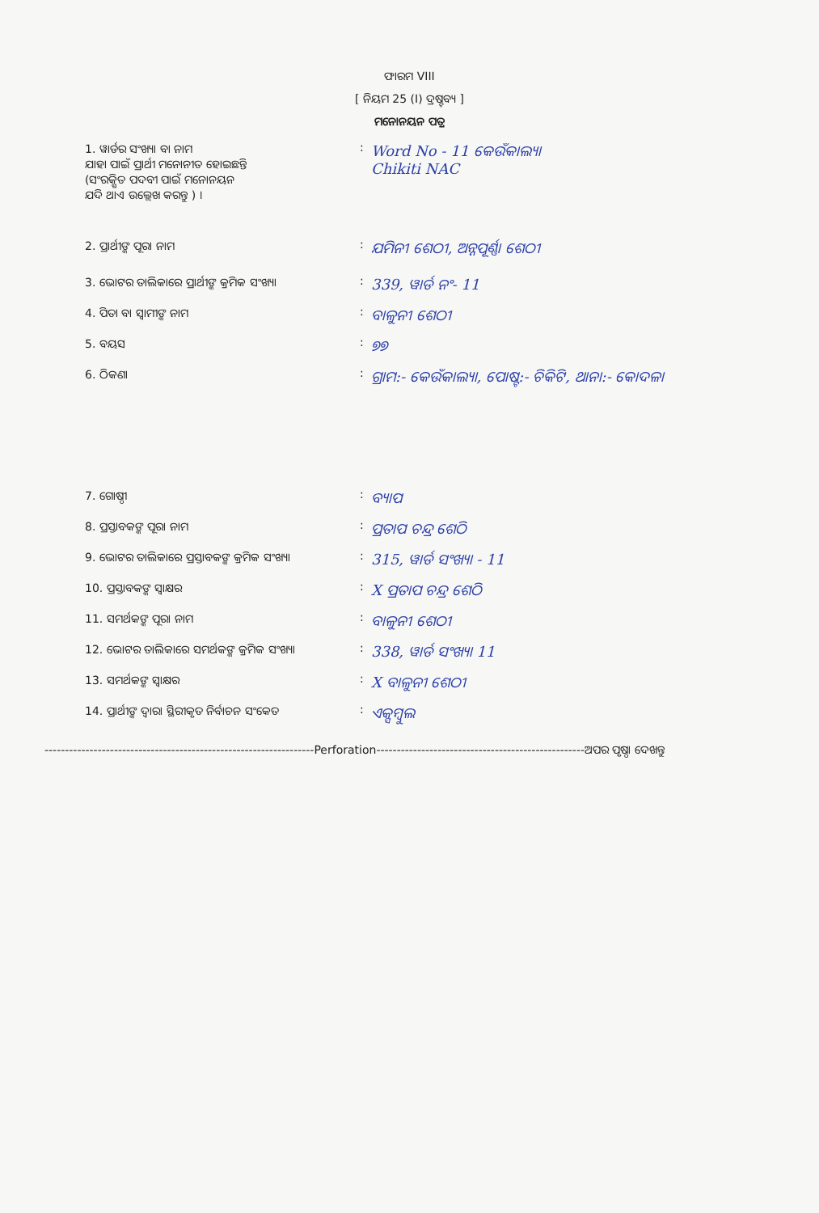ଫାରମ VIII
[ ନିୟମ 25 (I) ଦ୍ରଷ୍ଟବ୍ୟ ]
ମନୋନୟନ ପତ୍ର
1. ୱାର୍ଡର ସଂଖ୍ୟା ବା ନାମ
ଯାହା ପାଇଁ ପ୍ରାର୍ଥୀ ମନୋନୀତ ହୋଇଛନ୍ତି
(ସଂରକ୍ଷିତ ପଦବୀ ପାଇଁ ମନୋନୟନ
ଯଦି ଥାଏ ଉଲ୍ଲେଖ କରନ୍ତୁ ) ।
:
Word No - 11 କେଉଁକାଲ୍ୟା
Chikiti NAC
2. ପ୍ରାର୍ଥୀଙ୍କ ପୂରା ନାମ :
ଯମିନୀ ଶେଠୀ, ଅନ୍ନପୂର୍ଣ୍ଣା ଶେଠୀ
3. ଭୋଟର ତାଲିକାରେ ପ୍ରାର୍ଥୀଙ୍କ କ୍ରମିକ ସଂଖ୍ୟା
:
339, ୱାର୍ଡ ନଂ- 11
4. ପିତା ବା ସ୍ୱାମୀଙ୍କ ନାମ :
ବାଳୁନୀ ଶେଠୀ
5. ବୟସ :
୭୭
6. ଠିକଣା :
ଗ୍ରାମ:- କେଉଁକାଲ୍ୟା, ପୋଷ୍ଟ:- ଚିକିଟି, ଥାନା:- କୋଦଳା
7. ଗୋଷ୍ଠୀ :
ବ୍ୟାପ
8. ପ୍ରସ୍ତାବକଙ୍କ ପୂରା ନାମ :
ପ୍ରତାପ ଚନ୍ଦ୍ର ଶେଠି
9. ଭୋଟର ତାଲିକାରେ ପ୍ରସ୍ତାବକଙ୍କ କ୍ରମିକ ସଂଖ୍ୟା
:
315, ୱାର୍ଡ ସଂଖ୍ୟା - 11
10. ପ୍ରସ୍ତାବକଙ୍କ ସ୍ୱାକ୍ଷର :
X ପ୍ରତାପ ଚନ୍ଦ୍ର ଶେଠି
11. ସମର୍ଥକଙ୍କ ପୂରା ନାମ :
ବାଳୁନୀ ଶେଠୀ
12. ଭୋଟର ତାଲିକାରେ ସମର୍ଥକଙ୍କ କ୍ରମିକ ସଂଖ୍ୟା
:
338, ୱାର୍ଡ ସଂଖ୍ୟା 11
13. ସମର୍ଥକଙ୍କ ସ୍ୱାକ୍ଷର :
X ବାଳୁନୀ ଶେଠୀ
14. ପ୍ରାର୍ଥୀଙ୍କ ଦ୍ୱାରା ସ୍ଥିରୀକୃତ ନିର୍ବାଚନ ସଂକେତ
:
ଏକ୍ସମ୍ବୁଲ
------------------------------------------------------------------Perforation---------------------------------------------------ଅପର ପୃଷ୍ଠା ଦେଖନ୍ତୁ